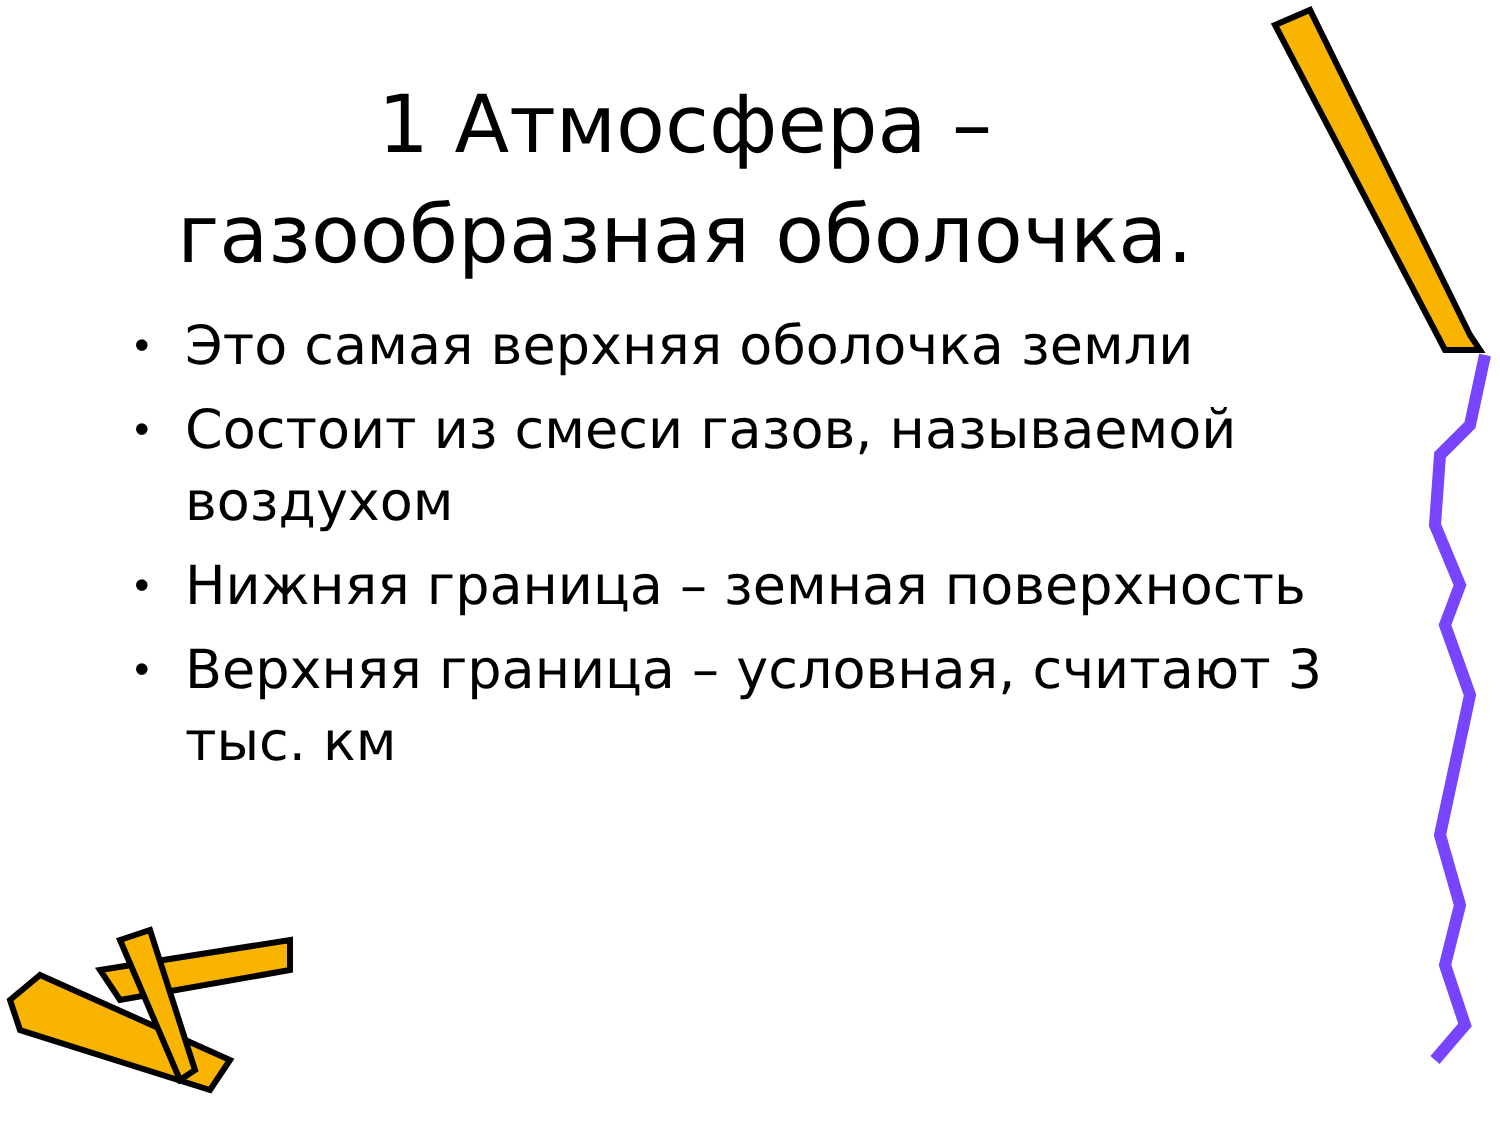1 Атмосфера –
газообразная оболочка.
• Это самая верхняя оболочка земли
• Состоит из смеси газов, называемой воздухом
• Нижняя граница – земная поверхность
• Верхняя граница – условная, считают 3 тыс. км